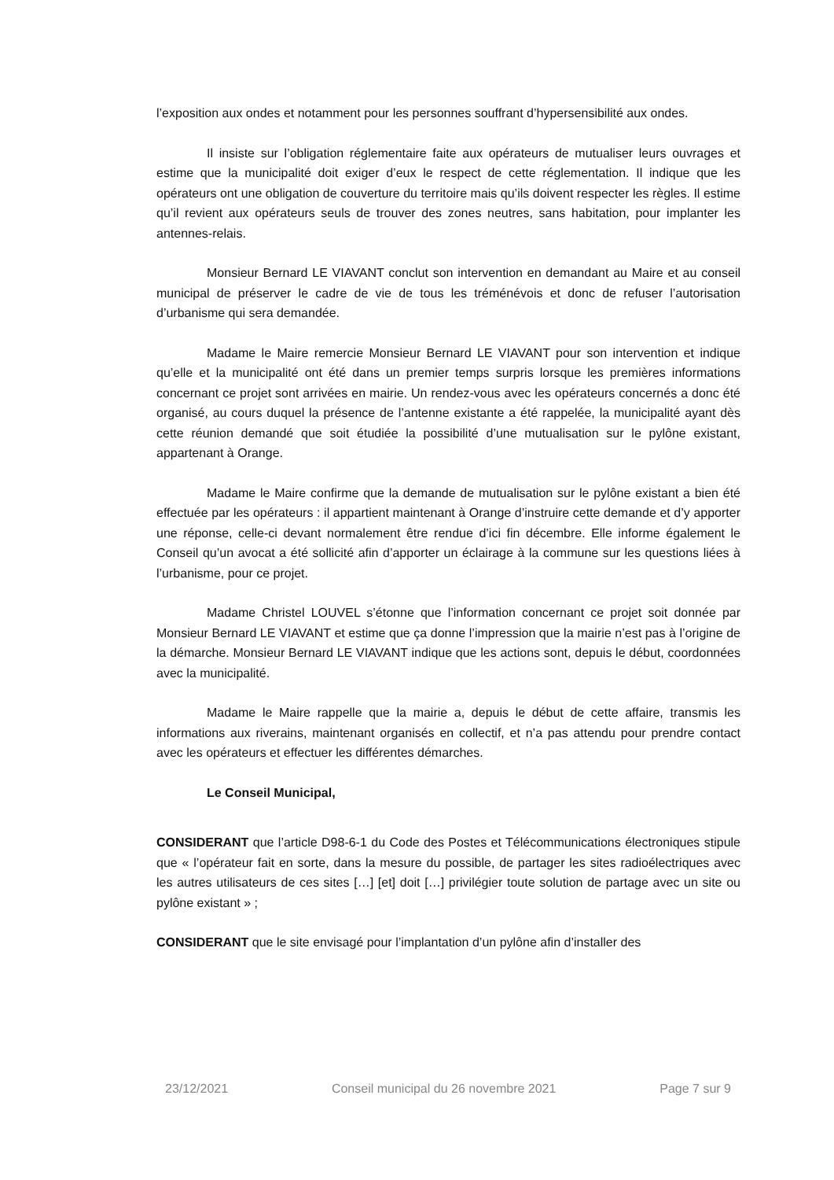l’exposition aux ondes et notamment pour les personnes souffrant d’hypersensibilité aux ondes.
Il insiste sur l’obligation réglementaire faite aux opérateurs de mutualiser leurs ouvrages et estime que la municipalité doit exiger d’eux le respect de cette réglementation. Il indique que les opérateurs ont une obligation de couverture du territoire mais qu’ils doivent respecter les règles. Il estime qu’il revient aux opérateurs seuls de trouver des zones neutres, sans habitation, pour implanter les antennes-relais.
Monsieur Bernard LE VIAVANT conclut son intervention en demandant au Maire et au conseil municipal de préserver le cadre de vie de tous les tréménévois et donc de refuser l’autorisation d’urbanisme qui sera demandée.
Madame le Maire remercie Monsieur Bernard LE VIAVANT pour son intervention et indique qu’elle et la municipalité ont été dans un premier temps surpris lorsque les premières informations concernant ce projet sont arrivées en mairie. Un rendez-vous avec les opérateurs concernés a donc été organisé, au cours duquel la présence de l’antenne existante a été rappelée, la municipalité ayant dès cette réunion demandé que soit étudiée la possibilité d’une mutualisation sur le pylône existant, appartenant à Orange.
Madame le Maire confirme que la demande de mutualisation sur le pylône existant a bien été effectuée par les opérateurs : il appartient maintenant à Orange d’instruire cette demande et d’y apporter une réponse, celle-ci devant normalement être rendue d’ici fin décembre. Elle informe également le Conseil qu’un avocat a été sollicité afin d’apporter un éclairage à la commune sur les questions liées à l’urbanisme, pour ce projet.
Madame Christel LOUVEL s’étonne que l’information concernant ce projet soit donnée par Monsieur Bernard LE VIAVANT et estime que ça donne l’impression que la mairie n’est pas à l’origine de la démarche. Monsieur Bernard LE VIAVANT indique que les actions sont, depuis le début, coordonnées avec la municipalité.
Madame le Maire rappelle que la mairie a, depuis le début de cette affaire, transmis les informations aux riverains, maintenant organisés en collectif, et n’a pas attendu pour prendre contact avec les opérateurs et effectuer les différentes démarches.
Le Conseil Municipal,
CONSIDERANT que l’article D98-6-1 du Code des Postes et Télécommunications électroniques stipule que « l’opérateur fait en sorte, dans la mesure du possible, de partager les sites radioélectriques avec les autres utilisateurs de ces sites […] [et] doit […] privilégier toute solution de partage avec un site ou pylône existant » ;
CONSIDERANT que le site envisagé pour l’implantation d’un pylône afin d’installer des
23/12/2021 Conseil municipal du 26 novembre 2021 Page 7 sur 9